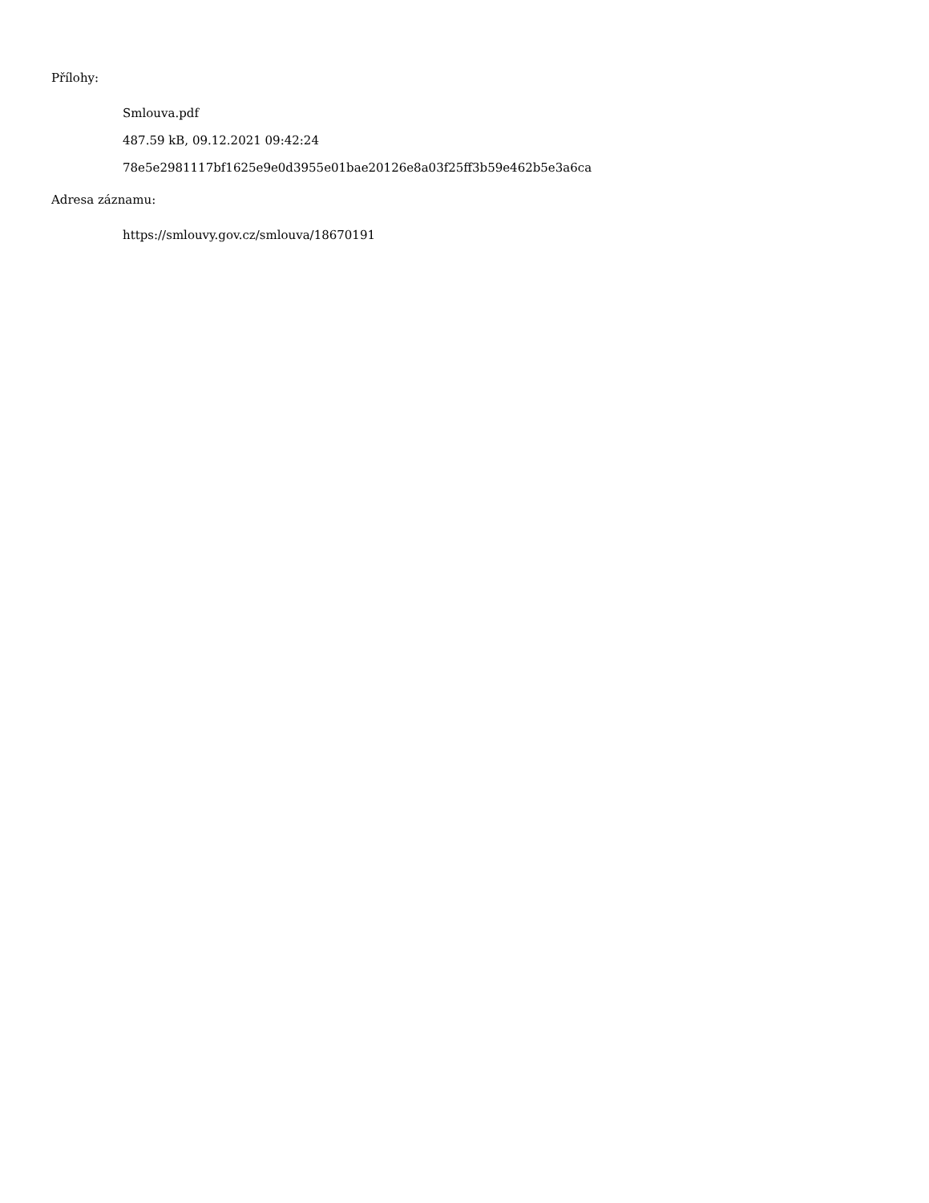Přílohy:
Smlouva.pdf
487.59 kB, 09.12.2021 09:42:24
78e5e2981117bf1625e9e0d3955e01bae20126e8a03f25ff3b59e462b5e3a6ca
Adresa záznamu:
https://smlouvy.gov.cz/smlouva/18670191